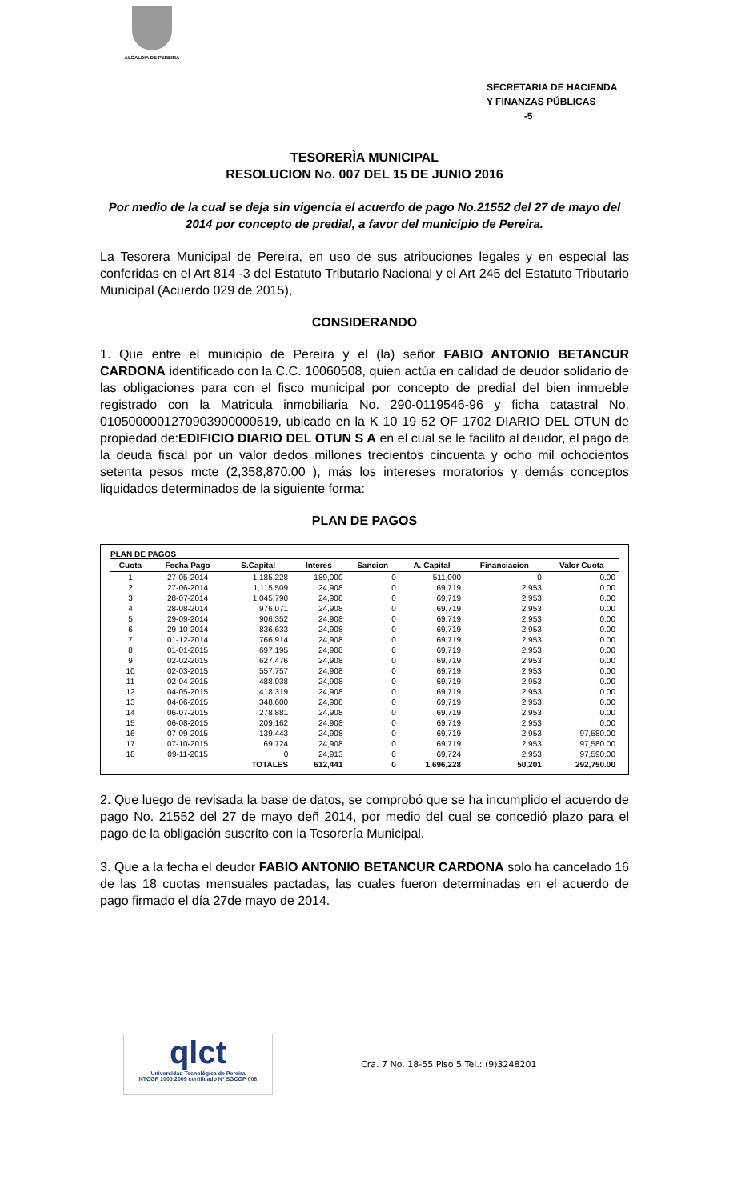ALCALDIA DE PEREIRA
SECRETARIA DE HACIENDA
Y FINANZAS PÚBLICAS
-5
TESORERÌA MUNICIPAL
RESOLUCION No. 007 DEL 15 DE JUNIO 2016
Por medio de la cual se deja sin vigencia el acuerdo de pago No.21552 del 27 de mayo del 2014 por concepto de predial, a favor del municipio de Pereira.
La Tesorera Municipal de Pereira, en uso de sus atribuciones legales y en especial las conferidas en el Art 814 -3 del Estatuto Tributario Nacional y el Art 245 del Estatuto Tributario Municipal (Acuerdo 029 de 2015),
CONSIDERANDO
1. Que entre el municipio de Pereira y el (la) señor FABIO ANTONIO BETANCUR CARDONA identificado con la C.C. 10060508, quien actúa en calidad de deudor solidario de las obligaciones para con el fisco municipal por concepto de predial del bien inmueble registrado con la Matricula inmobiliaria No. 290-0119546-96 y ficha catastral No. 010500000127090390000051‌9, ubicado en la K 10 19 52 OF 1702 DIARIO DEL OTUN de propiedad de:EDIFICIO DIARIO DEL OTUN S A en el cual se le facilito al deudor, el pago de la deuda fiscal por un valor dedos millones trecientos cincuenta y ocho mil ochocientos setenta pesos mcte (2,358,870.00 ), más los intereses moratorios y demás conceptos liquidados determinados de la siguiente forma:
PLAN DE PAGOS
PLAN DE PAGOS
| Cuota | Fecha Pago | S.Capital | Interes | Sancion | A. Capital | Financiacion | Valor Cuota |
| --- | --- | --- | --- | --- | --- | --- | --- |
| 1 | 27-05-2014 | 1,185,228 | 189,000 | 0 | 511,000 | 0 | 0.00 |
| 2 | 27-06-2014 | 1,115,509 | 24,908 | 0 | 69,719 | 2,953 | 0.00 |
| 3 | 28-07-2014 | 1,045,790 | 24,908 | 0 | 69,719 | 2,953 | 0.00 |
| 4 | 28-08-2014 | 976,071 | 24,908 | 0 | 69,719 | 2,953 | 0.00 |
| 5 | 29-09-2014 | 906,352 | 24,908 | 0 | 69,719 | 2,953 | 0.00 |
| 6 | 29-10-2014 | 836,633 | 24,908 | 0 | 69,719 | 2,953 | 0.00 |
| 7 | 01-12-2014 | 766,914 | 24,908 | 0 | 69,719 | 2,953 | 0.00 |
| 8 | 01-01-2015 | 697,195 | 24,908 | 0 | 69,719 | 2,953 | 0.00 |
| 9 | 02-02-2015 | 627,476 | 24,908 | 0 | 69,719 | 2,953 | 0.00 |
| 10 | 02-03-2015 | 557,757 | 24,908 | 0 | 69,719 | 2,953 | 0.00 |
| 11 | 02-04-2015 | 488,038 | 24,908 | 0 | 69,719 | 2,953 | 0.00 |
| 12 | 04-05-2015 | 418,319 | 24,908 | 0 | 69,719 | 2,953 | 0.00 |
| 13 | 04-06-2015 | 348,600 | 24,908 | 0 | 69,719 | 2,953 | 0.00 |
| 14 | 06-07-2015 | 278,881 | 24,908 | 0 | 69,719 | 2,953 | 0.00 |
| 15 | 06-08-2015 | 209,162 | 24,908 | 0 | 69,719 | 2,953 | 0.00 |
| 16 | 07-09-2015 | 139,443 | 24,908 | 0 | 69,719 | 2,953 | 97,580.00 |
| 17 | 07-10-2015 | 69,724 | 24,908 | 0 | 69,719 | 2,953 | 97,580.00 |
| 18 | 09-11-2015 | 0 | 24,913 | 0 | 69,724 | 2,953 | 97,590.00 |
| | | TOTALES | 612,441 | 0 | 1,696,228 | 50,201 | 292,750.00 |
2. Que luego de revisada la base de datos, se comprobó que se ha incumplido el acuerdo de pago No. 21552 del 27 de mayo deñ 2014, por medio del cual se concedió plazo para el pago de la obligación suscrito con la Tesorería Municipal.
3. Que a la fecha el deudor FABIO ANTONIO BETANCUR CARDONA solo ha cancelado 16 de las 18 cuotas mensuales pactadas, las cuales fueron determinadas en el acuerdo de pago firmado el día 27de mayo de 2014.
qlct
Universidad Tecnológica de Pereira
NTCGP 1000:2009 certificado Nº SGCGP 008
Cra. 7 No. 18-55 Piso 5 Tel.: (9)3248201